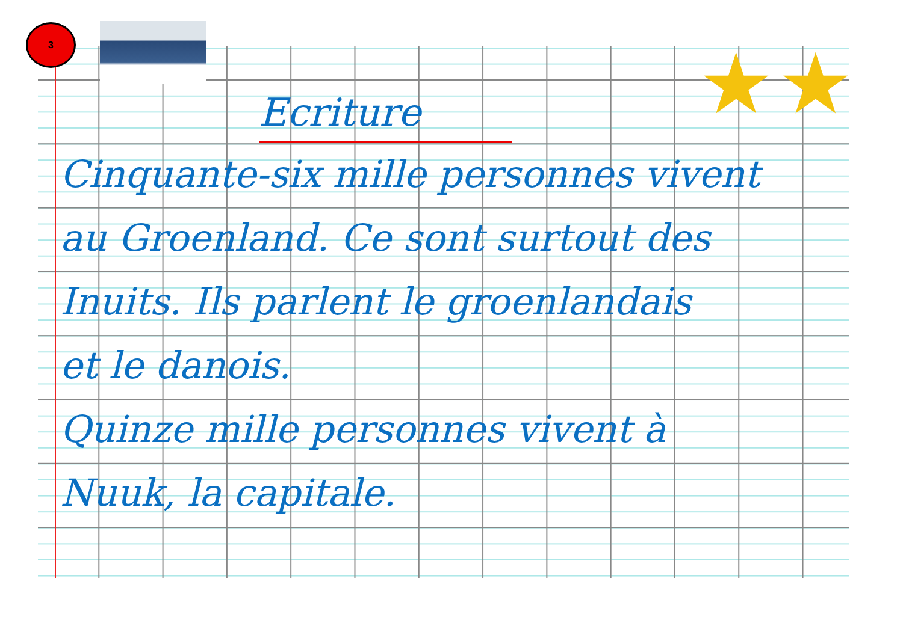3
★ ★
Ecriture
Cinquante-six mille personnes vivent
au Groenland. Ce sont surtout des
Inuits. Ils parlent le groenlandais
et le danois.
Quinze mille personnes vivent à
Nuuk, la capitale.